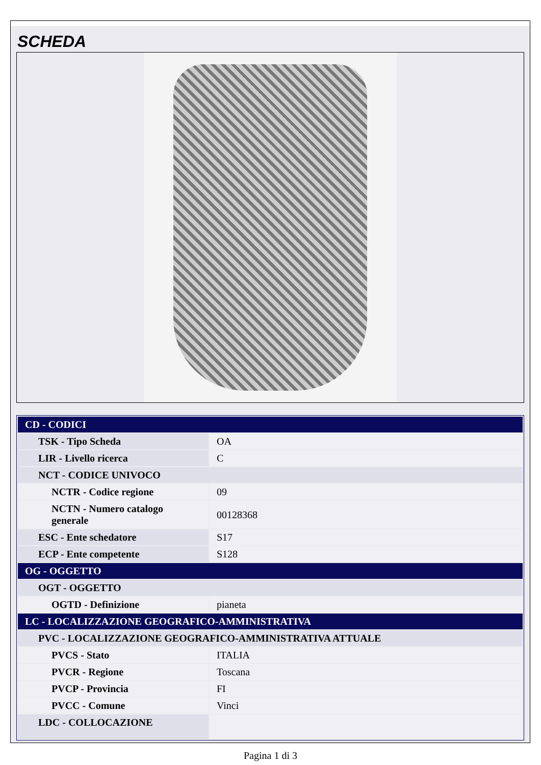SCHEDA
| CD - CODICI | |
| TSK - Tipo Scheda | OA |
| LIR - Livello ricerca | C |
| NCT - CODICE UNIVOCO | |
| NCTR - Codice regione | 09 |
| NCTN - Numero catalogo generale | 00128368 |
| ESC - Ente schedatore | S17 |
| ECP - Ente competente | S128 |
| OG - OGGETTO | |
| OGT - OGGETTO | |
| OGTD - Definizione | pianeta |
| LC - LOCALIZZAZIONE GEOGRAFICO-AMMINISTRATIVA | |
| PVC - LOCALIZZAZIONE GEOGRAFICO-AMMINISTRATIVA ATTUALE | |
| PVCS - Stato | ITALIA |
| PVCR - Regione | Toscana |
| PVCP - Provincia | FI |
| PVCC - Comune | Vinci |
| LDC - COLLOCAZIONE | |
Pagina 1 di 3